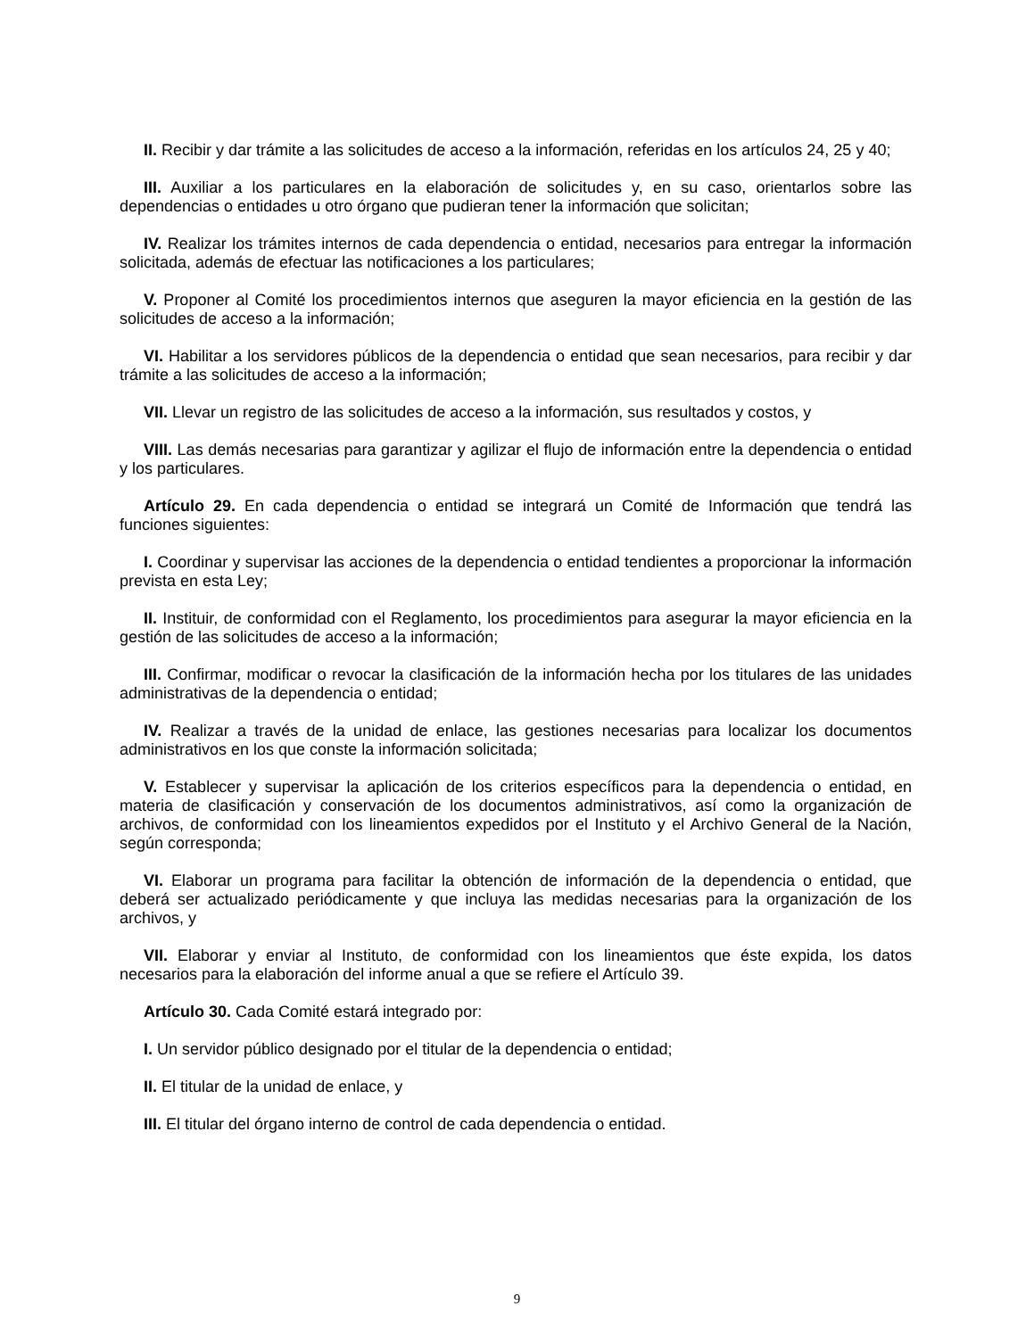II. Recibir y dar trámite a las solicitudes de acceso a la información, referidas en los artículos 24, 25 y 40;
III. Auxiliar a los particulares en la elaboración de solicitudes y, en su caso, orientarlos sobre las dependencias o entidades u otro órgano que pudieran tener la información que solicitan;
IV. Realizar los trámites internos de cada dependencia o entidad, necesarios para entregar la información solicitada, además de efectuar las notificaciones a los particulares;
V. Proponer al Comité los procedimientos internos que aseguren la mayor eficiencia en la gestión de las solicitudes de acceso a la información;
VI. Habilitar a los servidores públicos de la dependencia o entidad que sean necesarios, para recibir y dar trámite a las solicitudes de acceso a la información;
VII. Llevar un registro de las solicitudes de acceso a la información, sus resultados y costos, y
VIII. Las demás necesarias para garantizar y agilizar el flujo de información entre la dependencia o entidad y los particulares.
Artículo 29. En cada dependencia o entidad se integrará un Comité de Información que tendrá las funciones siguientes:
I. Coordinar y supervisar las acciones de la dependencia o entidad tendientes a proporcionar la información prevista en esta Ley;
II. Instituir, de conformidad con el Reglamento, los procedimientos para asegurar la mayor eficiencia en la gestión de las solicitudes de acceso a la información;
III. Confirmar, modificar o revocar la clasificación de la información hecha por los titulares de las unidades administrativas de la dependencia o entidad;
IV. Realizar a través de la unidad de enlace, las gestiones necesarias para localizar los documentos administrativos en los que conste la información solicitada;
V. Establecer y supervisar la aplicación de los criterios específicos para la dependencia o entidad, en materia de clasificación y conservación de los documentos administrativos, así como la organización de archivos, de conformidad con los lineamientos expedidos por el Instituto y el Archivo General de la Nación, según corresponda;
VI. Elaborar un programa para facilitar la obtención de información de la dependencia o entidad, que deberá ser actualizado periódicamente y que incluya las medidas necesarias para la organización de los archivos, y
VII. Elaborar y enviar al Instituto, de conformidad con los lineamientos que éste expida, los datos necesarios para la elaboración del informe anual a que se refiere el Artículo 39.
Artículo 30. Cada Comité estará integrado por:
I. Un servidor público designado por el titular de la dependencia o entidad;
II. El titular de la unidad de enlace, y
III. El titular del órgano interno de control de cada dependencia o entidad.
9